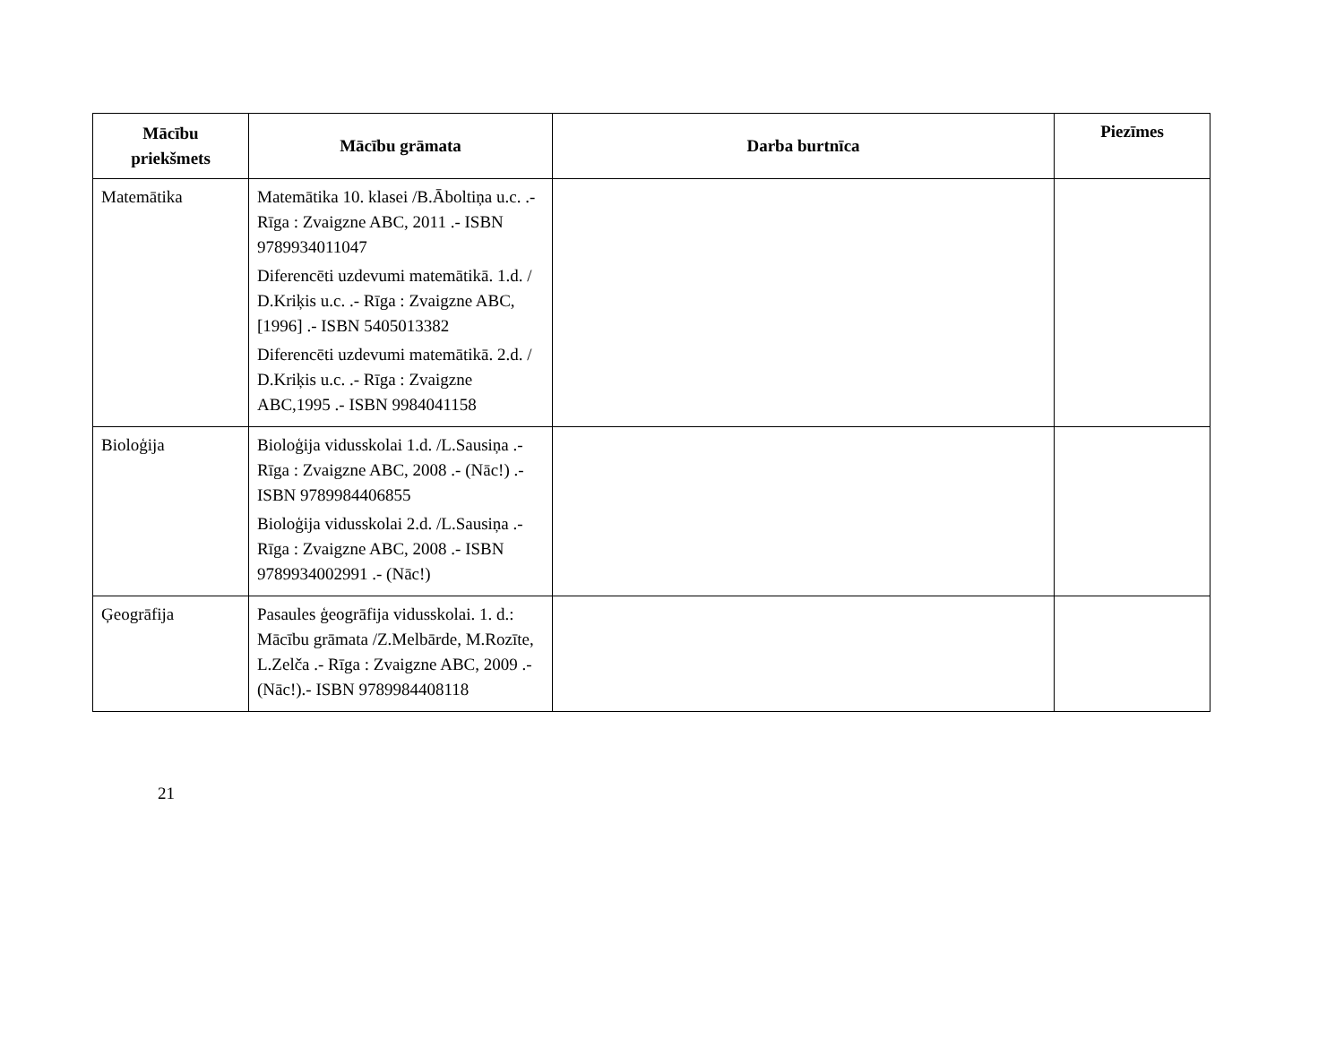| Mācību priekšmets | Mācību grāmata | Darba burtnīca | Piezīmes |
| --- | --- | --- | --- |
| Matemātika | Matemātika 10. klasei /B.Āboltiņa u.c. .- Rīga : Zvaigzne ABC, 2011 .- ISBN 9789934011047 Diferencēti uzdevumi matemātikā. 1.d. / D.Kriķis u.c. .- Rīga : Zvaigzne ABC,[1996] .- ISBN 5405013382 Diferencēti uzdevumi matemātikā. 2.d. / D.Kriķis u.c. .- Rīga : Zvaigzne ABC,1995 .- ISBN 9984041158 | | |
| Bioloģija | Bioloģija vidusskolai 1.d. /L.Sausiņa .- Rīga : Zvaigzne ABC, 2008 .- (Nāc!) .- ISBN 9789984406855 Bioloģija vidusskolai 2.d. /L.Sausiņa .- Rīga : Zvaigzne ABC, 2008 .- ISBN 9789934002991 .- (Nāc!) | | |
| Ģeogrāfija | Pasaules ģeogrāfija vidusskolai. 1. d.: Mācību grāmata /Z.Melbārde, M.Rozīte, L.Zelča .- Rīga : Zvaigzne ABC, 2009 .- (Nāc!).- ISBN 9789984408118 | | |
21